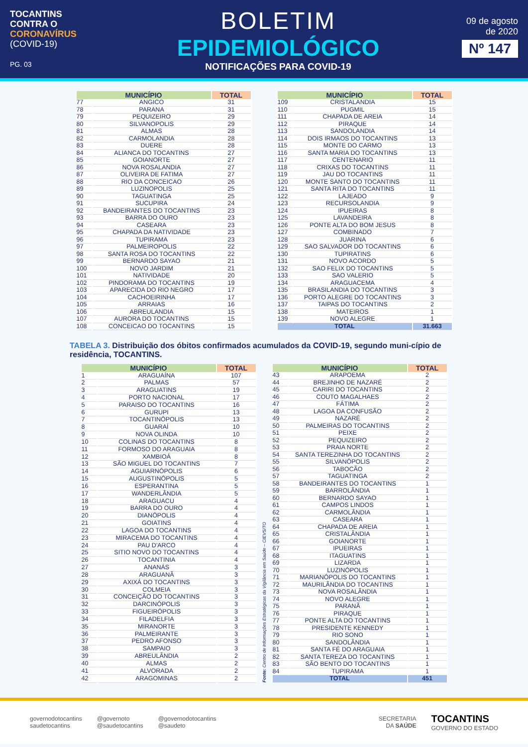TOCANTINS
CONTRA O
CORONAVÍRUS
(COVID-19)
PG. 03
BOLETIM
EPIDEMIOLÓGICO
NOTIFICAÇÕES PARA COVID-19
09 de agosto
de 2020
Nº 147
| MUNICÍPIO | | TOTAL |
| --- | --- | --- |
| 77 | ANGICO | 31 |
| 78 | PARANA | 31 |
| 79 | PEQUIZEIRO | 29 |
| 80 | SILVANOPOLIS | 29 |
| 81 | ALMAS | 28 |
| 82 | CARMOLANDIA | 28 |
| 83 | DUERE | 28 |
| 84 | ALIANCA DO TOCANTINS | 27 |
| 85 | GOIANORTE | 27 |
| 86 | NOVA ROSALANDIA | 27 |
| 87 | OLIVEIRA DE FATIMA | 27 |
| 88 | RIO DA CONCEICAO | 26 |
| 89 | LUZINOPOLIS | 25 |
| 90 | TAGUATINGA | 25 |
| 91 | SUCUPIRA | 24 |
| 92 | BANDEIRANTES DO TOCANTINS | 23 |
| 93 | BARRA DO OURO | 23 |
| 94 | CASEARA | 23 |
| 95 | CHAPADA DA NATIVIDADE | 23 |
| 96 | TUPIRAMA | 23 |
| 97 | PALMEIROPOLIS | 22 |
| 98 | SANTA ROSA DO TOCANTINS | 22 |
| 99 | BERNARDO SAYAO | 21 |
| 100 | NOVO JARDIM | 21 |
| 101 | NATIVIDADE | 20 |
| 102 | PINDORAMA DO TOCANTINS | 19 |
| 103 | APARECIDA DO RIO NEGRO | 17 |
| 104 | CACHOEIRINHA | 17 |
| 105 | ARRAIAS | 16 |
| 106 | ABREULANDIA | 15 |
| 107 | AURORA DO TOCANTINS | 15 |
| 108 | CONCEICAO DO TOCANTINS | 15 |
| MUNICÍPIO | | TOTAL |
| --- | --- | --- |
| 109 | CRISTALANDIA | 15 |
| 110 | PUGMIL | 15 |
| 111 | CHAPADA DE AREIA | 14 |
| 112 | PIRAQUE | 14 |
| 113 | SANDOLANDIA | 14 |
| 114 | DOIS IRMAOS DO TOCANTINS | 13 |
| 115 | MONTE DO CARMO | 13 |
| 116 | SANTA MARIA DO TOCANTINS | 13 |
| 117 | CENTENARIO | 11 |
| 118 | CRIXAS DO TOCANTINS | 11 |
| 119 | JAU DO TOCANTINS | 11 |
| 120 | MONTE SANTO DO TOCANTINS | 11 |
| 121 | SANTA RITA DO TOCANTINS | 11 |
| 122 | LAJEADO | 9 |
| 123 | RECURSOLANDIA | 9 |
| 124 | IPUEIRAS | 8 |
| 125 | LAVANDEIRA | 8 |
| 126 | PONTE ALTA DO BOM JESUS | 8 |
| 127 | COMBINADO | 7 |
| 128 | JUARINA | 6 |
| 129 | SAO SALVADOR DO TOCANTINS | 6 |
| 130 | TUPIRATINS | 6 |
| 131 | NOVO ACORDO | 5 |
| 132 | SAO FELIX DO TOCANTINS | 5 |
| 133 | SAO VALERIO | 5 |
| 134 | ARAGUACEMA | 4 |
| 135 | BRASILANDIA DO TOCANTINS | 3 |
| 136 | PORTO ALEGRE DO TOCANTINS | 3 |
| 137 | TAIPAS DO TOCANTINS | 2 |
| 138 | MATEIROS | 1 |
| 139 | NOVO ALEGRE | 1 |
| TOTAL | | 31.663 |
TABELA 3. Distribuição dos óbitos confirmados acumulados da COVID-19, segundo muni-cípio de residência, TOCANTINS.
| MUNICÍPIO | | TOTAL |
| --- | --- | --- |
| 1 | ARAGUAÍNA | 107 |
| 2 | PALMAS | 57 |
| 3 | ARAGUATINS | 19 |
| 4 | PORTO NACIONAL | 17 |
| 5 | PARAISO DO TOCANTINS | 16 |
| 6 | GURUPI | 13 |
| 7 | TOCANTINÓPOLIS | 13 |
| 8 | GUARAÍ | 10 |
| 9 | NOVA OLINDA | 10 |
| 10 | COLINAS DO TOCANTINS | 8 |
| 11 | FORMOSO DO ARAGUAIA | 8 |
| 12 | XAMBIOÁ | 8 |
| 13 | SÃO MIGUEL DO TOCANTINS | 7 |
| 14 | AGUIARNÓPOLIS | 6 |
| 15 | AUGUSTINÓPOLIS | 5 |
| 16 | ESPERANTINA | 5 |
| 17 | WANDERLÂNDIA | 5 |
| 18 | ARAGUACU | 4 |
| 19 | BARRA DO OURO | 4 |
| 20 | DIANÓPOLIS | 4 |
| 21 | GOIATINS | 4 |
| 22 | LAGOA DO TOCANTINS | 4 |
| 23 | MIRACEMA DO TOCANTINS | 4 |
| 24 | PAU D'ARCO | 4 |
| 25 | SITIO NOVO DO TOCANTINS | 4 |
| 26 | TOCANTINIA | 4 |
| 27 | ANANÁS | 3 |
| 28 | ARAGUANÃ | 3 |
| 29 | AXIXÁ DO TOCANTINS | 3 |
| 30 | COLMEIA | 3 |
| 31 | CONCEIÇÃO DO TOCANTINS | 3 |
| 32 | DARCINÓPOLIS | 3 |
| 33 | FIGUEIRÓPOLIS | 3 |
| 34 | FILADELFIA | 3 |
| 35 | MIRANORTE | 3 |
| 36 | PALMEIRANTE | 3 |
| 37 | PEDRO AFONSO | 3 |
| 38 | SAMPAIO | 3 |
| 39 | ABREULÂNDIA | 2 |
| 40 | ALMAS | 2 |
| 41 | ALVORADA | 2 |
| 42 | ARAGOMINAS | 2 |
Fonte: Centro de Informações Estratégicas da Vigilância em Saúde – CIEVS/TO
| MUNICÍPIO | | TOTAL |
| --- | --- | --- |
| 43 | ARAPOEMA | 2 |
| 44 | BREJINHO DE NAZARÉ | 2 |
| 45 | CARIRI DO TOCANTINS | 2 |
| 46 | COUTO MAGALHAES | 2 |
| 47 | FÁTIMA | 2 |
| 48 | LAGOA DA CONFUSÃO | 2 |
| 49 | NAZARÉ | 2 |
| 50 | PALMEIRAS DO TOCANTINS | 2 |
| 51 | PEIXE | 2 |
| 52 | PEQUIZEIRO | 2 |
| 53 | PRAIA NORTE | 2 |
| 54 | SANTA TEREZINHA DO TOCANTINS | 2 |
| 55 | SILVANÓPOLIS | 2 |
| 56 | TABOCÃO | 2 |
| 57 | TAGUATINGA | 2 |
| 58 | BANDEIRANTES DO TOCANTINS | 1 |
| 59 | BARROLÂNDIA | 1 |
| 60 | BERNARDO SAYAO | 1 |
| 61 | CAMPOS LINDOS | 1 |
| 62 | CARMOLÂNDIA | 1 |
| 63 | CASEARA | 1 |
| 64 | CHAPADA DE AREIA | 1 |
| 65 | CRISTALÂNDIA | 1 |
| 66 | GOIANORTE | 1 |
| 67 | IPUEIRAS | 1 |
| 68 | ITAGUATINS | 1 |
| 69 | LIZARDA | 1 |
| 70 | LUZINÓPOLIS | 1 |
| 71 | MARIANÓPOLIS DO TOCANTINS | 1 |
| 72 | MAURILÂNDIA DO TOCANTINS | 1 |
| 73 | NOVA ROSALÂNDIA | 1 |
| 74 | NOVO ALEGRE | 1 |
| 75 | PARANÃ | 1 |
| 76 | PIRAQUE | 1 |
| 77 | PONTE ALTA DO TOCANTINS | 1 |
| 78 | PRESIDENTE KENNEDY | 1 |
| 79 | RIO SONO | 1 |
| 80 | SANDOLÂNDIA | 1 |
| 81 | SANTA FÉ DO ARAGUAIA | 1 |
| 82 | SANTA TEREZA DO TOCANTINS | 1 |
| 83 | SÃO BENTO DO TOCANTINS | 1 |
| 84 | TUPIRAMA | 1 |
| TOTAL | | 451 |
governodotocantins
saudetocantins
@governoto
@saudetocantins
@governodotocantins
@saudeto
SECRETARIA
DA SAÚDE
TOCANTINS
GOVERNO DO ESTADO